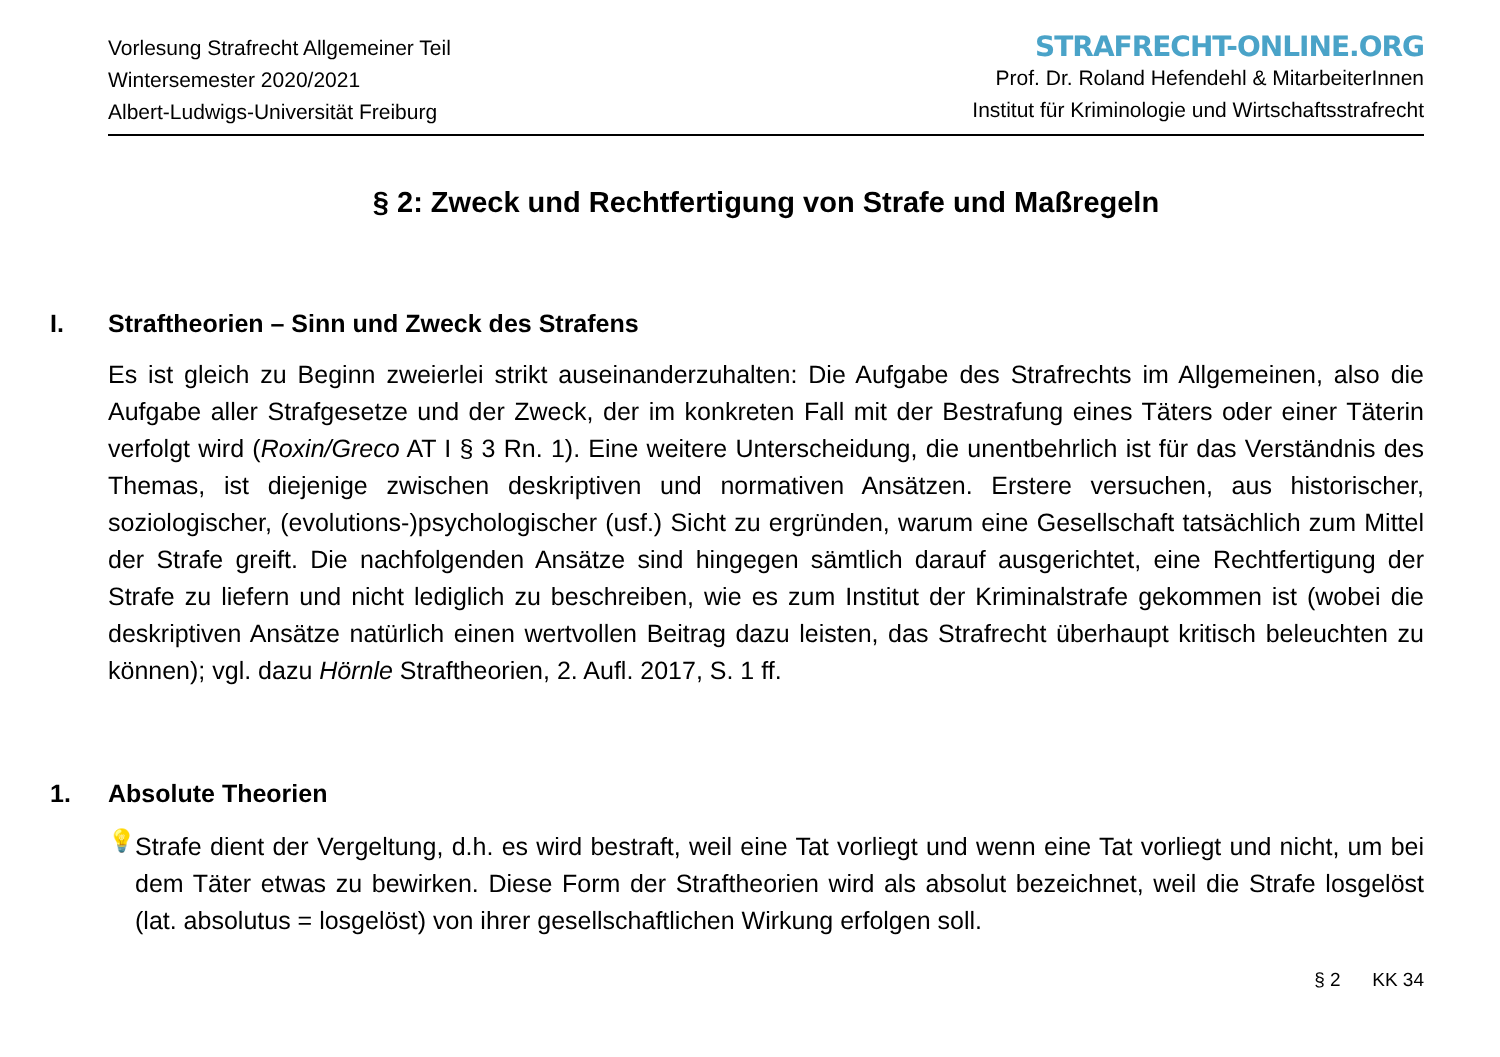Vorlesung Strafrecht Allgemeiner Teil
Wintersemester 2020/2021
Albert-Ludwigs-Universität Freiburg
STRAFRECHT-ONLINE.ORG
Prof. Dr. Roland Hefendehl & MitarbeiterInnen
Institut für Kriminologie und Wirtschaftsstrafrecht
§ 2: Zweck und Rechtfertigung von Strafe und Maßregeln
I. Straftheorien – Sinn und Zweck des Strafens
Es ist gleich zu Beginn zweierlei strikt auseinanderzuhalten: Die Aufgabe des Strafrechts im Allgemeinen, also die Aufgabe aller Strafgesetze und der Zweck, der im konkreten Fall mit der Bestrafung eines Täters oder einer Täterin verfolgt wird (Roxin/Greco AT I § 3 Rn. 1). Eine weitere Unterscheidung, die unentbehrlich ist für das Verständnis des Themas, ist diejenige zwischen deskriptiven und normativen Ansätzen. Erstere versuchen, aus historischer, soziologischer, (evolutions-)psychologischer (usf.) Sicht zu ergründen, warum eine Gesellschaft tatsächlich zum Mittel der Strafe greift. Die nachfolgenden Ansätze sind hingegen sämtlich darauf ausgerichtet, eine Rechtfertigung der Strafe zu liefern und nicht lediglich zu beschreiben, wie es zum Institut der Kriminalstrafe gekommen ist (wobei die deskriptiven Ansätze natürlich einen wertvollen Beitrag dazu leisten, das Strafrecht überhaupt kritisch beleuchten zu können); vgl. dazu Hörnle Straftheorien, 2. Aufl. 2017, S. 1 ff.
1. Absolute Theorien
💡
Strafe dient der Vergeltung, d.h. es wird bestraft, weil eine Tat vorliegt und wenn eine Tat vorliegt und nicht, um bei dem Täter etwas zu bewirken. Diese Form der Straftheorien wird als absolut bezeichnet, weil die Strafe losgelöst (lat. absolutus = losgelöst) von ihrer gesellschaftlichen Wirkung erfolgen soll.
§ 2 KK 34